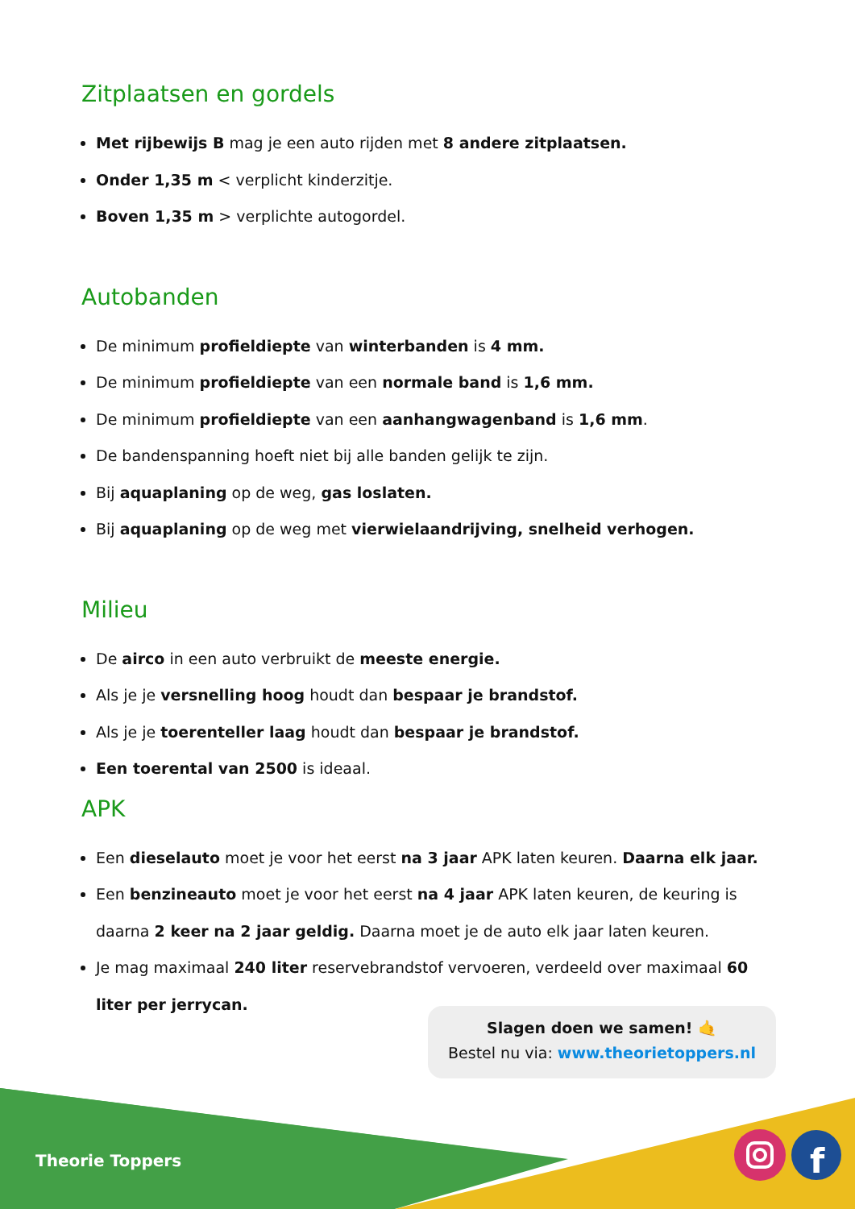Zitplaatsen en gordels
Met rijbewijs B mag je een auto rijden met 8 andere zitplaatsen.
Onder 1,35 m < verplicht kinderzitje.
Boven 1,35 m > verplichte autogordel.
Autobanden
De minimum profieldiepte van winterbanden is 4 mm.
De minimum profieldiepte van een normale band is 1,6 mm.
De minimum profieldiepte van een aanhangwagenband is 1,6 mm.
De bandenspanning hoeft niet bij alle banden gelijk te zijn.
Bij aquaplaning op de weg, gas loslaten.
Bij aquaplaning op de weg met vierwielaandrijving, snelheid verhogen.
Milieu
De airco in een auto verbruikt de meeste energie.
Als je je versnelling hoog houdt dan bespaar je brandstof.
Als je je toerenteller laag houdt dan bespaar je brandstof.
Een toerental van 2500 is ideaal.
APK
Een dieselauto moet je voor het eerst na 3 jaar APK laten keuren. Daarna elk jaar.
Een benzineauto moet je voor het eerst na 4 jaar APK laten keuren, de keuring is daarna 2 keer na 2 jaar geldig. Daarna moet je de auto elk jaar laten keuren.
Je mag maximaal 240 liter reservebrandstof vervoeren, verdeeld over maximaal 60 liter per jerrycan.
Slagen doen we samen! 🤙
Bestel nu via: www.theorietoppers.nl
f
Theorie Toppers